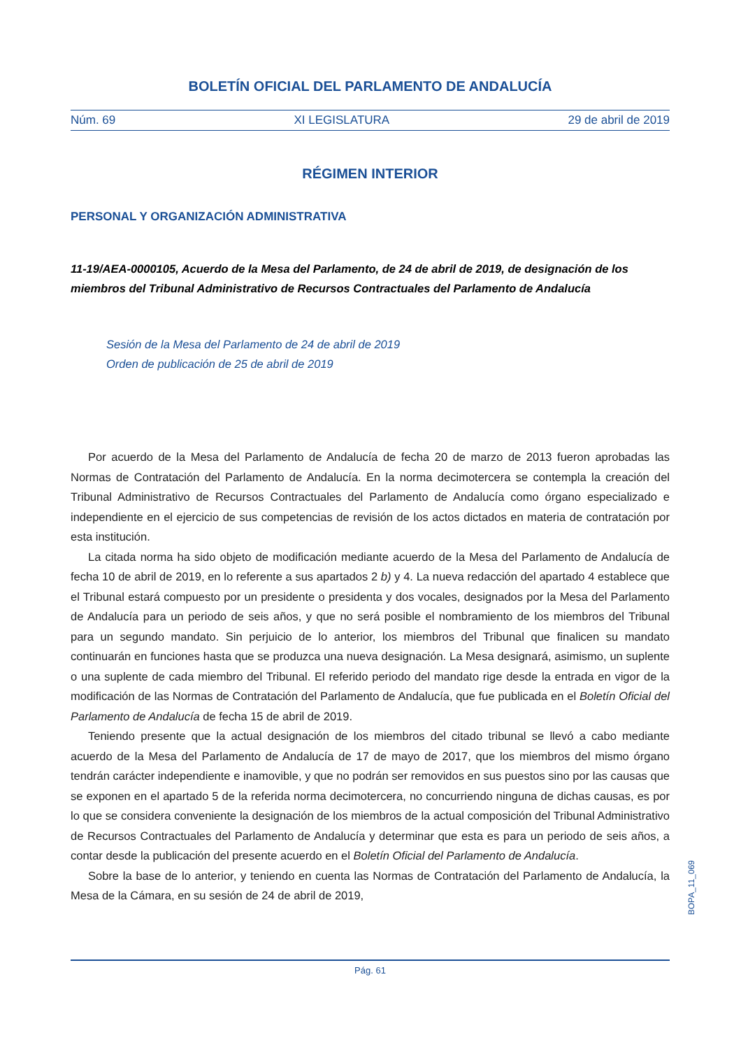BOLETÍN OFICIAL DEL PARLAMENTO DE ANDALUCÍA
Núm. 69 XI LEGISLATURA 29 de abril de 2019
RÉGIMEN INTERIOR
PERSONAL Y ORGANIZACIÓN ADMINISTRATIVA
11-19/AEA-0000105, Acuerdo de la Mesa del Parlamento, de 24 de abril de 2019, de designación de los miembros del Tribunal Administrativo de Recursos Contractuales del Parlamento de Andalucía
Sesión de la Mesa del Parlamento de 24 de abril de 2019
Orden de publicación de 25 de abril de 2019
Por acuerdo de la Mesa del Parlamento de Andalucía de fecha 20 de marzo de 2013 fueron aprobadas las Normas de Contratación del Parlamento de Andalucía. En la norma decimotercera se contempla la creación del Tribunal Administrativo de Recursos Contractuales del Parlamento de Andalucía como órgano especializado e independiente en el ejercicio de sus competencias de revisión de los actos dictados en materia de contratación por esta institución.
La citada norma ha sido objeto de modificación mediante acuerdo de la Mesa del Parlamento de Andalucía de fecha 10 de abril de 2019, en lo referente a sus apartados 2 b) y 4. La nueva redacción del apartado 4 establece que el Tribunal estará compuesto por un presidente o presidenta y dos vocales, designados por la Mesa del Parlamento de Andalucía para un periodo de seis años, y que no será posible el nombramiento de los miembros del Tribunal para un segundo mandato. Sin perjuicio de lo anterior, los miembros del Tribunal que finalicen su mandato continuarán en funciones hasta que se produzca una nueva designación. La Mesa designará, asimismo, un suplente o una suplente de cada miembro del Tribunal. El referido periodo del mandato rige desde la entrada en vigor de la modificación de las Normas de Contratación del Parlamento de Andalucía, que fue publicada en el Boletín Oficial del Parlamento de Andalucía de fecha 15 de abril de 2019.
Teniendo presente que la actual designación de los miembros del citado tribunal se llevó a cabo mediante acuerdo de la Mesa del Parlamento de Andalucía de 17 de mayo de 2017, que los miembros del mismo órgano tendrán carácter independiente e inamovible, y que no podrán ser removidos en sus puestos sino por las causas que se exponen en el apartado 5 de la referida norma decimotercera, no concurriendo ninguna de dichas causas, es por lo que se considera conveniente la designación de los miembros de la actual composición del Tribunal Administrativo de Recursos Contractuales del Parlamento de Andalucía y determinar que esta es para un periodo de seis años, a contar desde la publicación del presente acuerdo en el Boletín Oficial del Parlamento de Andalucía.
Sobre la base de lo anterior, y teniendo en cuenta las Normas de Contratación del Parlamento de Andalucía, la Mesa de la Cámara, en su sesión de 24 de abril de 2019,
BOPA_11_069
Pág. 61